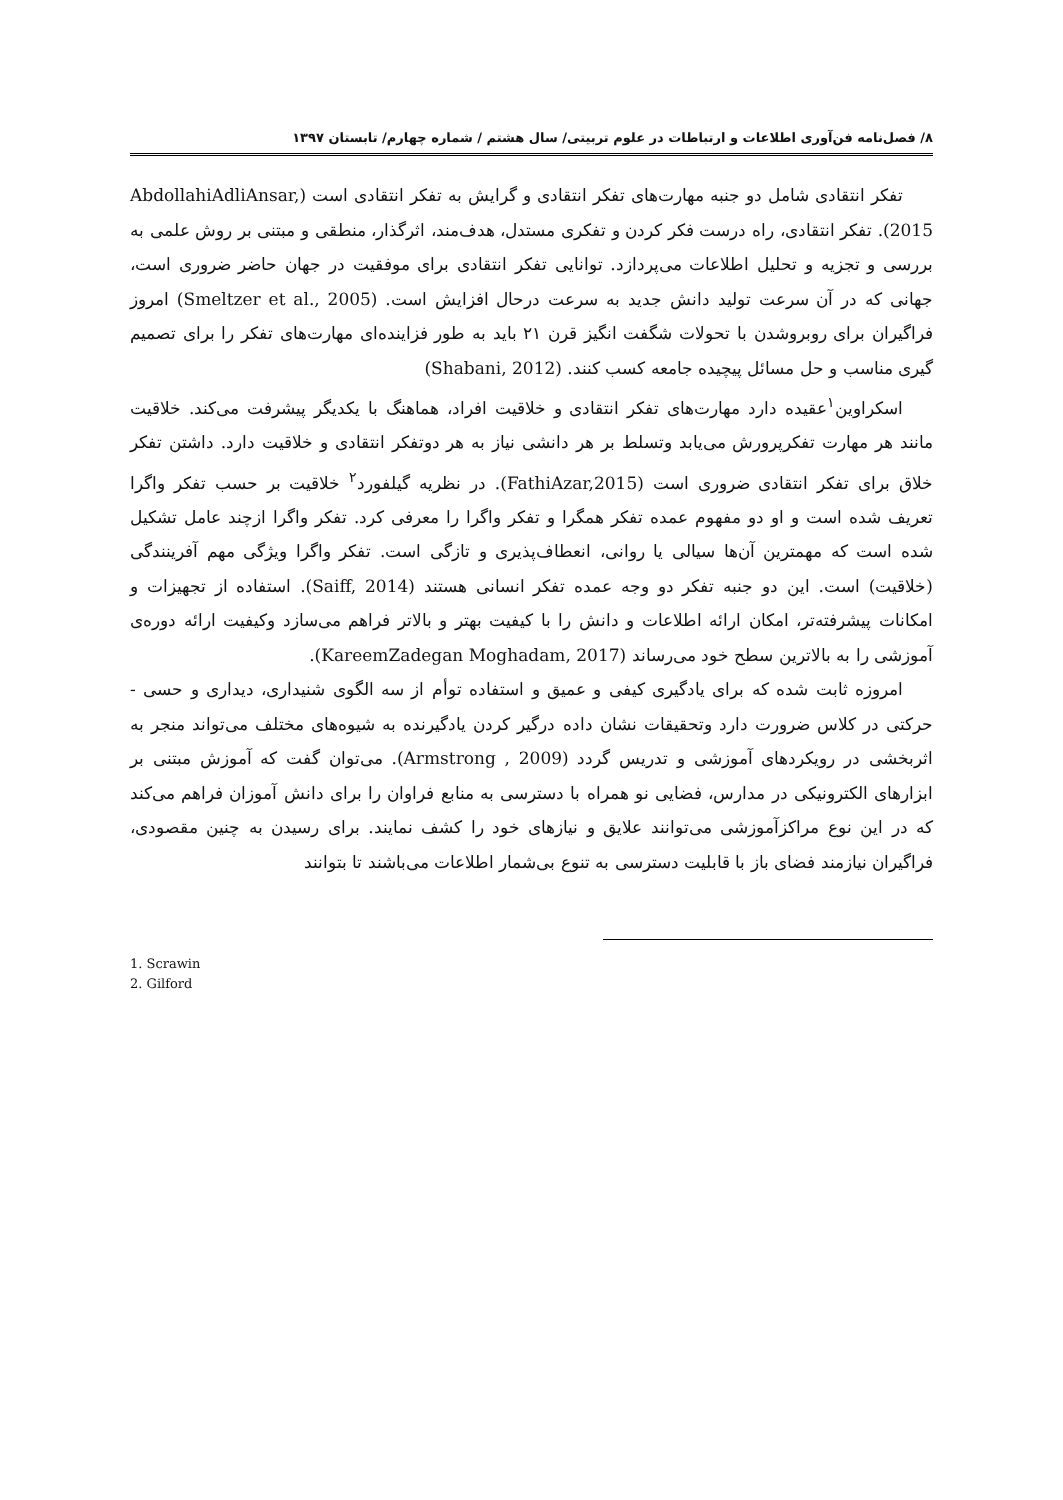۸/ فصل‌نامه فن‌آوری اطلاعات و ارتباطات در علوم تربیتی/ سال هشتم / شماره چهارم/ تابستان ۱۳۹۷
تفکر انتقادی شامل دو جنبه مهارت‌های تفکر انتقادی و گرایش به تفکر انتقادی است (AbdollahiAdliAnsar, 2015). تفکر انتقادی، راه درست فکر کردن و تفکری مستدل، هدف‌مند، اثرگذار، منطقی و مبتنی بر روش علمی به بررسی و تجزیه و تحلیل اطلاعات می‌پردازد. توانایی تفکر انتقادی برای موفقیت در جهان حاضر ضروری است، جهانی که در آن سرعت تولید دانش جدید به سرعت درحال افزایش است. (Smeltzer et al., 2005) امروز فراگیران برای روبروشدن با تحولات شگفت انگیز قرن ۲۱ باید به طور فزاینده‌ای مهارت‌های تفکر را برای تصمیم گیری مناسب و حل مسائل پیچیده جامعه کسب کنند. (Shabani, 2012)
اسکراوین<sup>۱</sup>عقیده دارد مهارت‌های تفکر انتقادی و خلاقیت افراد، هماهنگ با یکدیگر پیشرفت می‌کند. خلاقیت مانند هر مهارت تفکرپرورش می‌یابد وتسلط بر هر دانشی نیاز به هر دوتفکر انتقادی و خلاقیت دارد. داشتن تفکر خلاق برای تفکر انتقادی ضروری است (FathiAzar,2015). در نظریه گیلفورد<sup>۲</sup> خلاقیت بر حسب تفکر واگرا تعریف شده است و او دو مفهوم عمده تفکر همگرا و تفکر واگرا را معرفی کرد. تفکر واگرا ازچند عامل تشکیل شده است که مهمترین آن‌ها سیالی یا روانی، انعطاف‌پذیری و تازگی است. تفکر واگرا ویژگی مهم آفرینندگی (خلاقیت) است. این دو جنبه تفکر دو وجه عمده تفکر انسانی هستند (Saiff, 2014). استفاده از تجهیزات و امکانات پیشرفته‌تر، امکان ارائه اطلاعات و دانش را با کیفیت بهتر و بالاتر فراهم می‌سازد وکیفیت ارائه دوره‌ی آموزشی را به بالاترین سطح خود می‌رساند (KareemZadegan Moghadam, 2017).
امروزه ثابت شده که برای یادگیری کیفی و عمیق و استفاده توأم از سه الگوی شنیداری، دیداری و حسی - حرکتی در کلاس ضرورت دارد وتحقیقات نشان داده درگیر کردن یادگیرنده به شیوه‌های مختلف می‌تواند منجر به اثربخشی در رویکردهای آموزشی و تدریس گردد (Armstrong , 2009). می‌توان گفت که آموزش مبتنی بر ابزارهای الکترونیکی در مدارس، فضایی نو همراه با دسترسی به منابع فراوان را برای دانش آموزان فراهم می‌کند که در این نوع مراکزآموزشی می‌توانند علایق و نیازهای خود را کشف نمایند. برای رسیدن به چنین مقصودی، فراگیران نیازمند فضای باز با قابلیت دسترسی به تنوع بی‌شمار اطلاعات می‌باشند تا بتوانند
1. Scrawin
2. Gilford